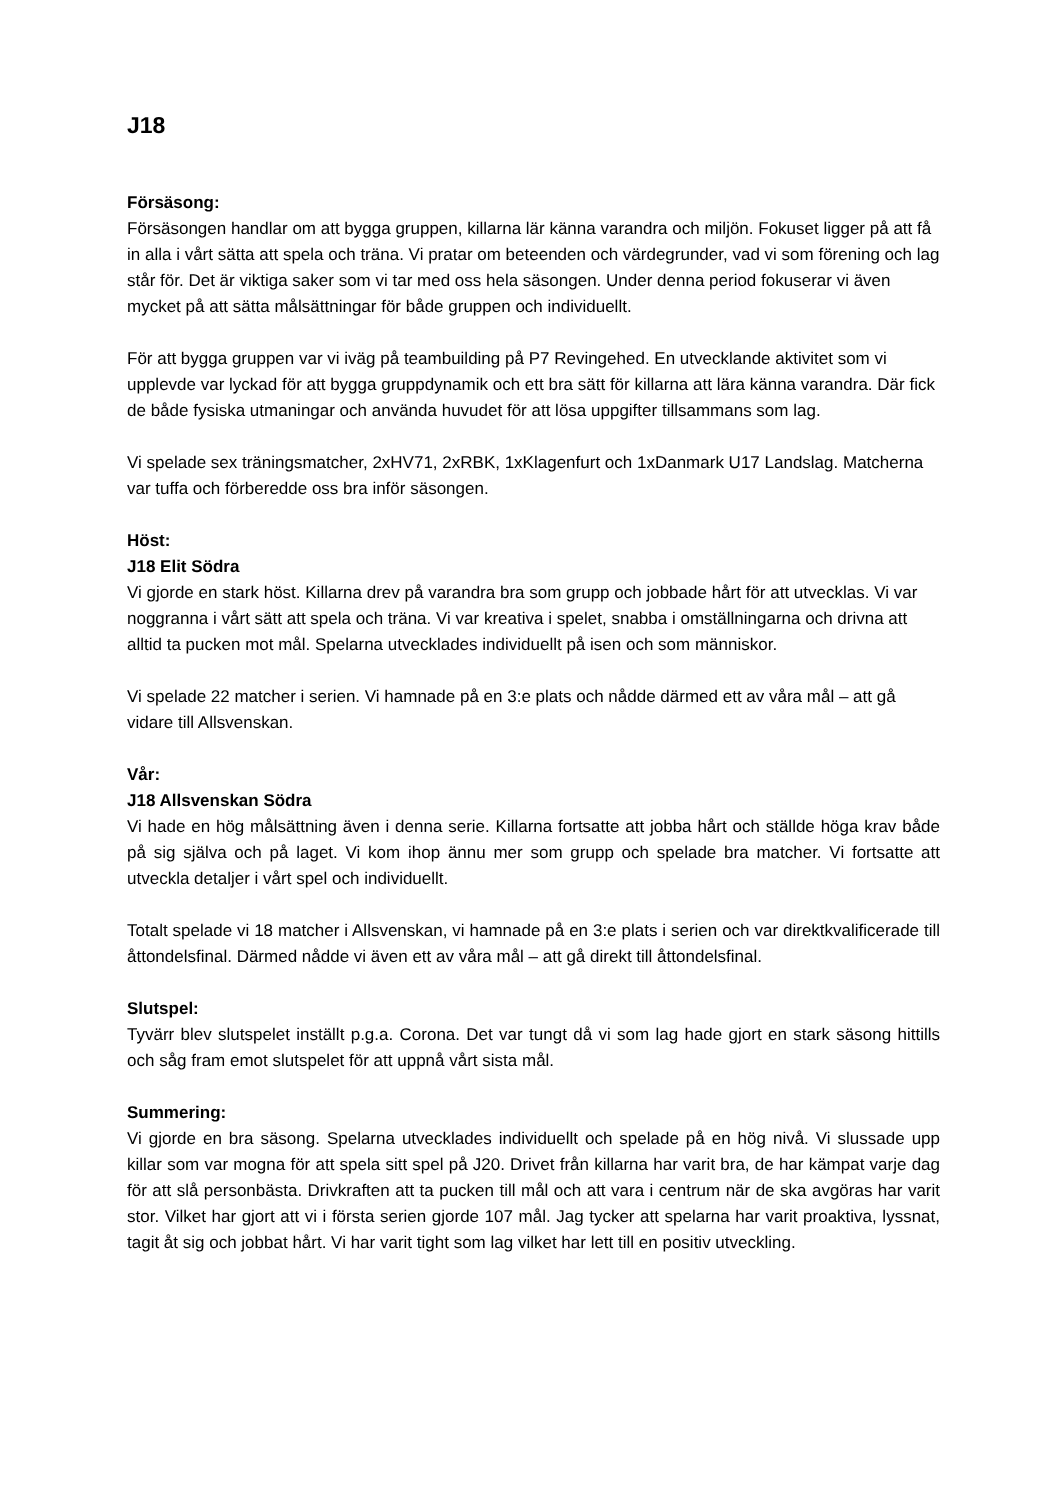J18
Försäsong:
Försäsongen handlar om att bygga gruppen, killarna lär känna varandra och miljön. Fokuset ligger på att få in alla i vårt sätta att spela och träna. Vi pratar om beteenden och värdegrunder, vad vi som förening och lag står för. Det är viktiga saker som vi tar med oss hela säsongen. Under denna period fokuserar vi även mycket på att sätta målsättningar för både gruppen och individuellt.
För att bygga gruppen var vi iväg på teambuilding på P7 Revingehed. En utvecklande aktivitet som vi upplevde var lyckad för att bygga gruppdynamik och ett bra sätt för killarna att lära känna varandra. Där fick de både fysiska utmaningar och använda huvudet för att lösa uppgifter tillsammans som lag.
Vi spelade sex träningsmatcher, 2xHV71, 2xRBK, 1xKlagenfurt och 1xDanmark U17 Landslag. Matcherna var tuffa och förberedde oss bra inför säsongen.
Höst:
J18 Elit Södra
Vi gjorde en stark höst. Killarna drev på varandra bra som grupp och jobbade hårt för att utvecklas. Vi var noggranna i vårt sätt att spela och träna. Vi var kreativa i spelet, snabba i omställningarna och drivna att alltid ta pucken mot mål. Spelarna utvecklades individuellt på isen och som människor.
Vi spelade 22 matcher i serien. Vi hamnade på en 3:e plats och nådde därmed ett av våra mål – att gå vidare till Allsvenskan.
Vår:
J18 Allsvenskan Södra
Vi hade en hög målsättning även i denna serie. Killarna fortsatte att jobba hårt och ställde höga krav både på sig själva och på laget. Vi kom ihop ännu mer som grupp och spelade bra matcher. Vi fortsatte att utveckla detaljer i vårt spel och individuellt.
Totalt spelade vi 18 matcher i Allsvenskan, vi hamnade på en 3:e plats i serien och var direktkvalificerade till åttondelsfinal. Därmed nådde vi även ett av våra mål – att gå direkt till åttondelsfinal.
Slutspel:
Tyvärr blev slutspelet inställt p.g.a. Corona. Det var tungt då vi som lag hade gjort en stark säsong hittills och såg fram emot slutspelet för att uppnå vårt sista mål.
Summering:
Vi gjorde en bra säsong. Spelarna utvecklades individuellt och spelade på en hög nivå. Vi slussade upp killar som var mogna för att spela sitt spel på J20. Drivet från killarna har varit bra, de har kämpat varje dag för att slå personbästa. Drivkraften att ta pucken till mål och att vara i centrum när de ska avgöras har varit stor. Vilket har gjort att vi i första serien gjorde 107 mål. Jag tycker att spelarna har varit proaktiva, lyssnat, tagit åt sig och jobbat hårt. Vi har varit tight som lag vilket har lett till en positiv utveckling.